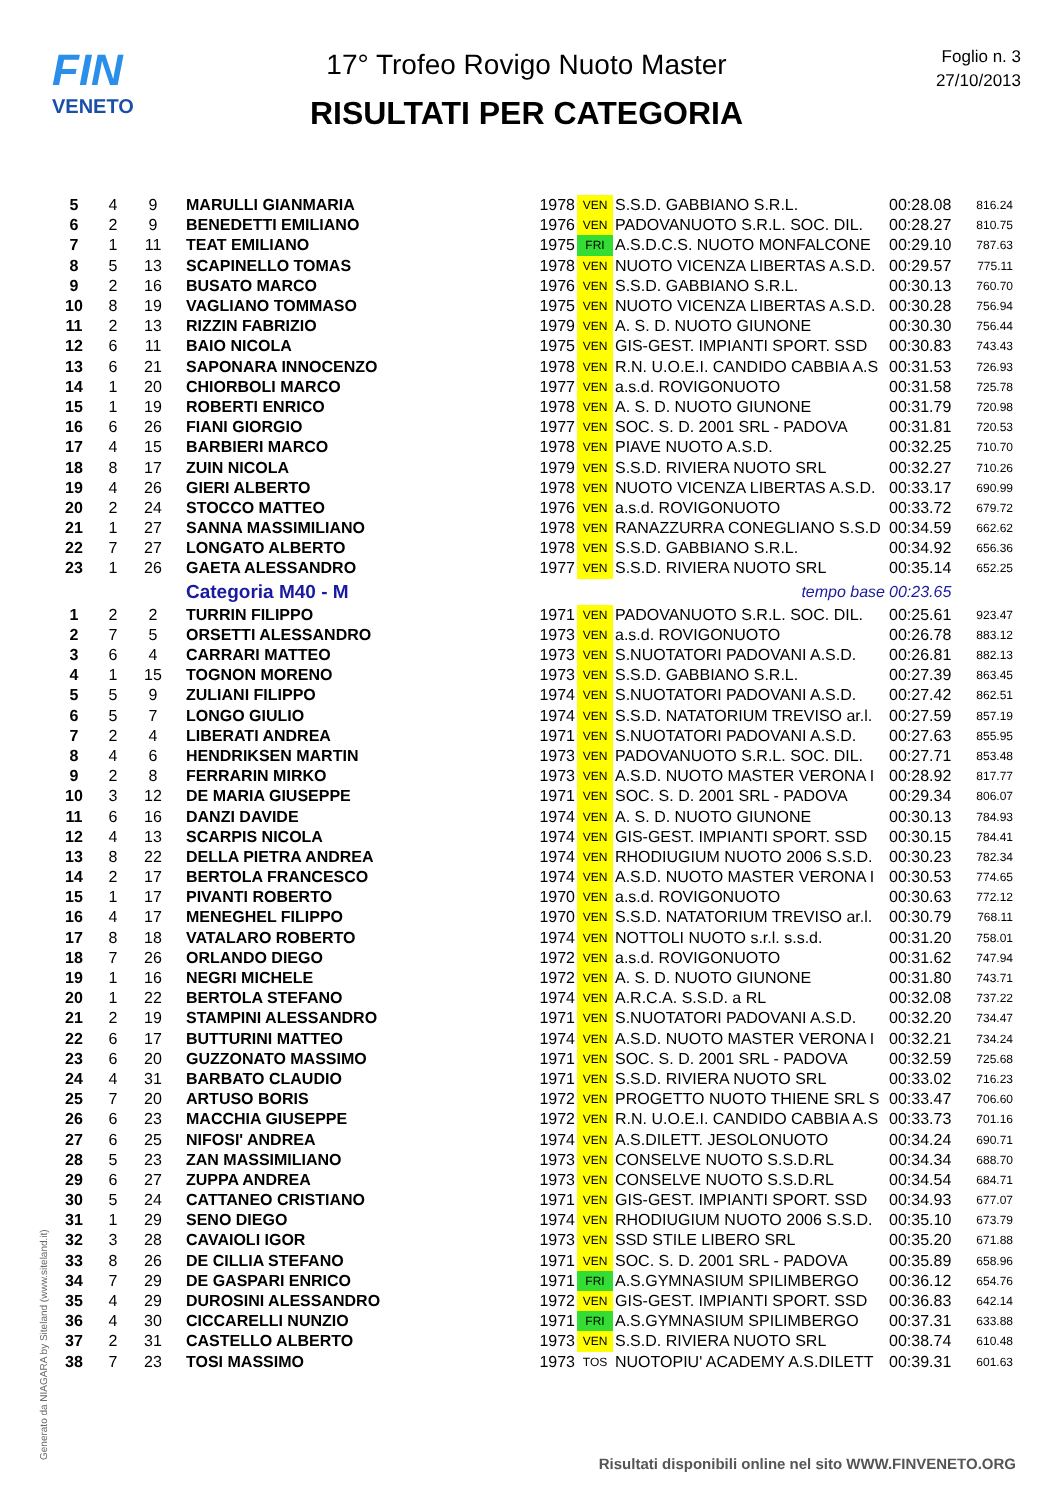FIN
VENETO
17° Trofeo Rovigo Nuoto Master
RISULTATI PER CATEGORIA
Foglio n. 3
27/10/2013
| 5 | 4 | 9 | MARULLI GIANMARIA | 1978 | VEN | S.S.D. GABBIANO S.R.L. | 00:28.08 | 816.24 |
| 6 | 2 | 9 | BENEDETTI EMILIANO | 1976 | VEN | PADOVANUOTO S.R.L. SOC. DIL. | 00:28.27 | 810.75 |
| 7 | 1 | 11 | TEAT EMILIANO | 1975 | FRI | A.S.D.C.S. NUOTO MONFALCONE | 00:29.10 | 787.63 |
| 8 | 5 | 13 | SCAPINELLO TOMAS | 1978 | VEN | NUOTO VICENZA LIBERTAS A.S.D. | 00:29.57 | 775.11 |
| 9 | 2 | 16 | BUSATO MARCO | 1976 | VEN | S.S.D. GABBIANO S.R.L. | 00:30.13 | 760.70 |
| 10 | 8 | 19 | VAGLIANO TOMMASO | 1975 | VEN | NUOTO VICENZA LIBERTAS A.S.D. | 00:30.28 | 756.94 |
| 11 | 2 | 13 | RIZZIN FABRIZIO | 1979 | VEN | A. S. D. NUOTO GIUNONE | 00:30.30 | 756.44 |
| 12 | 6 | 11 | BAIO NICOLA | 1975 | VEN | GIS-GEST. IMPIANTI SPORT. SSD | 00:30.83 | 743.43 |
| 13 | 6 | 21 | SAPONARA INNOCENZO | 1978 | VEN | R.N. U.O.E.I. CANDIDO CABBIA A.S | 00:31.53 | 726.93 |
| 14 | 1 | 20 | CHIORBOLI MARCO | 1977 | VEN | a.s.d. ROVIGONUOTO | 00:31.58 | 725.78 |
| 15 | 1 | 19 | ROBERTI ENRICO | 1978 | VEN | A. S. D. NUOTO GIUNONE | 00:31.79 | 720.98 |
| 16 | 6 | 26 | FIANI GIORGIO | 1977 | VEN | SOC. S. D. 2001 SRL - PADOVA | 00:31.81 | 720.53 |
| 17 | 4 | 15 | BARBIERI MARCO | 1978 | VEN | PIAVE NUOTO A.S.D. | 00:32.25 | 710.70 |
| 18 | 8 | 17 | ZUIN NICOLA | 1979 | VEN | S.S.D. RIVIERA NUOTO SRL | 00:32.27 | 710.26 |
| 19 | 4 | 26 | GIERI ALBERTO | 1978 | VEN | NUOTO VICENZA LIBERTAS A.S.D. | 00:33.17 | 690.99 |
| 20 | 2 | 24 | STOCCO MATTEO | 1976 | VEN | a.s.d. ROVIGONUOTO | 00:33.72 | 679.72 |
| 21 | 1 | 27 | SANNA MASSIMILIANO | 1978 | VEN | RANAZZURRA CONEGLIANO S.S.D | 00:34.59 | 662.62 |
| 22 | 7 | 27 | LONGATO ALBERTO | 1978 | VEN | S.S.D. GABBIANO S.R.L. | 00:34.92 | 656.36 |
| 23 | 1 | 26 | GAETA ALESSANDRO | 1977 | VEN | S.S.D. RIVIERA NUOTO SRL | 00:35.14 | 652.25 |
| | | | Categoria M40 - M | tempo base | | | 00:23.65 | |
| 1 | 2 | 2 | TURRIN FILIPPO | 1971 | VEN | PADOVANUOTO S.R.L. SOC. DIL. | 00:25.61 | 923.47 |
| 2 | 7 | 5 | ORSETTI ALESSANDRO | 1973 | VEN | a.s.d. ROVIGONUOTO | 00:26.78 | 883.12 |
| 3 | 6 | 4 | CARRARI MATTEO | 1973 | VEN | S.NUOTATORI PADOVANI A.S.D. | 00:26.81 | 882.13 |
| 4 | 1 | 15 | TOGNON MORENO | 1973 | VEN | S.S.D. GABBIANO S.R.L. | 00:27.39 | 863.45 |
| 5 | 5 | 9 | ZULIANI FILIPPO | 1974 | VEN | S.NUOTATORI PADOVANI A.S.D. | 00:27.42 | 862.51 |
| 6 | 5 | 7 | LONGO GIULIO | 1974 | VEN | S.S.D. NATATORIUM TREVISO ar.l. | 00:27.59 | 857.19 |
| 7 | 2 | 4 | LIBERATI ANDREA | 1971 | VEN | S.NUOTATORI PADOVANI A.S.D. | 00:27.63 | 855.95 |
| 8 | 4 | 6 | HENDRIKSEN MARTIN | 1973 | VEN | PADOVANUOTO S.R.L. SOC. DIL. | 00:27.71 | 853.48 |
| 9 | 2 | 8 | FERRARIN MIRKO | 1973 | VEN | A.S.D. NUOTO MASTER VERONA I | 00:28.92 | 817.77 |
| 10 | 3 | 12 | DE MARIA GIUSEPPE | 1971 | VEN | SOC. S. D. 2001 SRL - PADOVA | 00:29.34 | 806.07 |
| 11 | 6 | 16 | DANZI DAVIDE | 1974 | VEN | A. S. D. NUOTO GIUNONE | 00:30.13 | 784.93 |
| 12 | 4 | 13 | SCARPIS NICOLA | 1974 | VEN | GIS-GEST. IMPIANTI SPORT. SSD | 00:30.15 | 784.41 |
| 13 | 8 | 22 | DELLA PIETRA ANDREA | 1974 | VEN | RHODIUGIUM NUOTO 2006 S.S.D. | 00:30.23 | 782.34 |
| 14 | 2 | 17 | BERTOLA FRANCESCO | 1974 | VEN | A.S.D. NUOTO MASTER VERONA I | 00:30.53 | 774.65 |
| 15 | 1 | 17 | PIVANTI ROBERTO | 1970 | VEN | a.s.d. ROVIGONUOTO | 00:30.63 | 772.12 |
| 16 | 4 | 17 | MENEGHEL FILIPPO | 1970 | VEN | S.S.D. NATATORIUM TREVISO ar.l. | 00:30.79 | 768.11 |
| 17 | 8 | 18 | VATALARO ROBERTO | 1974 | VEN | NOTTOLI NUOTO s.r.l. s.s.d. | 00:31.20 | 758.01 |
| 18 | 7 | 26 | ORLANDO DIEGO | 1972 | VEN | a.s.d. ROVIGONUOTO | 00:31.62 | 747.94 |
| 19 | 1 | 16 | NEGRI MICHELE | 1972 | VEN | A. S. D. NUOTO GIUNONE | 00:31.80 | 743.71 |
| 20 | 1 | 22 | BERTOLA STEFANO | 1974 | VEN | A.R.C.A. S.S.D. a RL | 00:32.08 | 737.22 |
| 21 | 2 | 19 | STAMPINI ALESSANDRO | 1971 | VEN | S.NUOTATORI PADOVANI A.S.D. | 00:32.20 | 734.47 |
| 22 | 6 | 17 | BUTTURINI MATTEO | 1974 | VEN | A.S.D. NUOTO MASTER VERONA I | 00:32.21 | 734.24 |
| 23 | 6 | 20 | GUZZONATO MASSIMO | 1971 | VEN | SOC. S. D. 2001 SRL - PADOVA | 00:32.59 | 725.68 |
| 24 | 4 | 31 | BARBATO CLAUDIO | 1971 | VEN | S.S.D. RIVIERA NUOTO SRL | 00:33.02 | 716.23 |
| 25 | 7 | 20 | ARTUSO BORIS | 1972 | VEN | PROGETTO NUOTO THIENE SRL S | 00:33.47 | 706.60 |
| 26 | 6 | 23 | MACCHIA GIUSEPPE | 1972 | VEN | R.N. U.O.E.I. CANDIDO CABBIA A.S | 00:33.73 | 701.16 |
| 27 | 6 | 25 | NIFOSI' ANDREA | 1974 | VEN | A.S.DILETT. JESOLONUOTO | 00:34.24 | 690.71 |
| 28 | 5 | 23 | ZAN MASSIMILIANO | 1973 | VEN | CONSELVE NUOTO S.S.D.RL | 00:34.34 | 688.70 |
| 29 | 6 | 27 | ZUPPA ANDREA | 1973 | VEN | CONSELVE NUOTO S.S.D.RL | 00:34.54 | 684.71 |
| 30 | 5 | 24 | CATTANEO CRISTIANO | 1971 | VEN | GIS-GEST. IMPIANTI SPORT. SSD | 00:34.93 | 677.07 |
| 31 | 1 | 29 | SENO DIEGO | 1974 | VEN | RHODIUGIUM NUOTO 2006 S.S.D. | 00:35.10 | 673.79 |
| 32 | 3 | 28 | CAVAIOLI IGOR | 1973 | VEN | SSD STILE LIBERO SRL | 00:35.20 | 671.88 |
| 33 | 8 | 26 | DE CILLIA STEFANO | 1971 | VEN | SOC. S. D. 2001 SRL - PADOVA | 00:35.89 | 658.96 |
| 34 | 7 | 29 | DE GASPARI ENRICO | 1971 | FRI | A.S.GYMNASIUM SPILIMBERGO | 00:36.12 | 654.76 |
| 35 | 4 | 29 | DUROSINI ALESSANDRO | 1972 | VEN | GIS-GEST. IMPIANTI SPORT. SSD | 00:36.83 | 642.14 |
| 36 | 4 | 30 | CICCARELLI NUNZIO | 1971 | FRI | A.S.GYMNASIUM SPILIMBERGO | 00:37.31 | 633.88 |
| 37 | 2 | 31 | CASTELLO ALBERTO | 1973 | VEN | S.S.D. RIVIERA NUOTO SRL | 00:38.74 | 610.48 |
| 38 | 7 | 23 | TOSI MASSIMO | 1973 | TOS | NUOTOPIU' ACADEMY A.S.DILETT | 00:39.31 | 601.63 |
Generato da NIAGARA by Siteland (www.siteland.it)
Risultati disponibili online nel sito WWW.FINVENETO.ORG